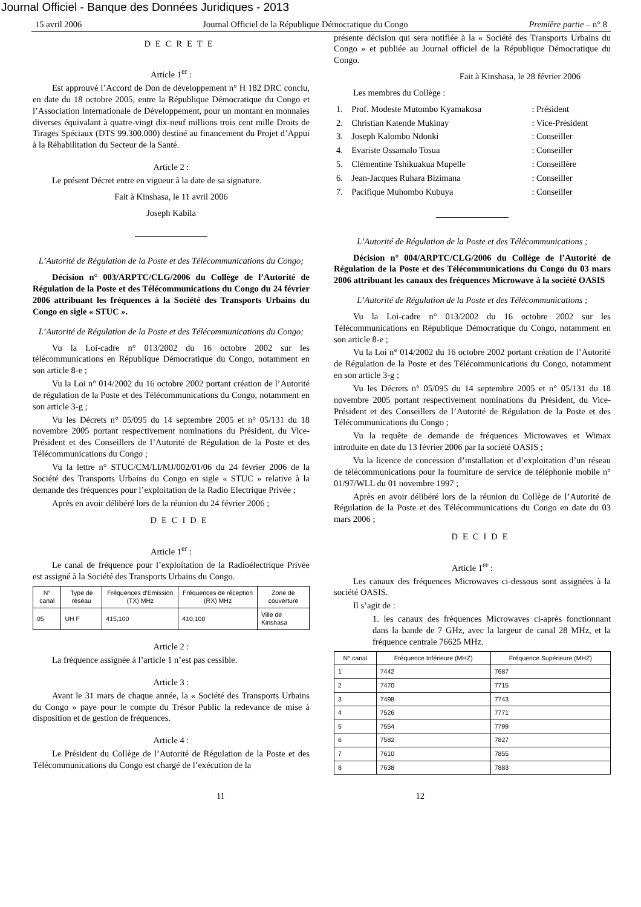Journal Officiel - Banque des Données Juridiques - 2013
15 avril 2006 Journal Officiel de la République Démocratique du Congo Première partie – n° 8
DECRETE
Article 1<sup>er</sup> :
Est approuvé l’Accord de Don de développement n° H 182 DRC conclu, en date du 18 octobre 2005, entre la République Démocratique du Congo et l’Association Internationale de Développement, pour un montant en monnaies diverses équivalant à quatre-vingt dix-neuf millions trois cent mille Droits de Tirages Spéciaux (DTS 99.300.000) destiné au financement du Projet d’Appui à la Réhabilitation du Secteur de la Santé.
Article 2 :
Le présent Décret entre en vigueur à la date de sa signature.
Fait à Kinshasa, le 11 avril 2006
Joseph Kabila
L’Autorité de Régulation de la Poste et des Télécommunications du Congo;
Décision n° 003/ARPTC/CLG/2006 du Collège de l’Autorité de Régulation de la Poste et des Télécommunications du Congo du 24 février 2006 attribuant les fréquences à la Société des Transports Urbains du Congo en sigle « STUC ».
L’Autorité de Régulation de la Poste et des Télécommunications du Congo;
Vu la Loi-cadre n° 013/2002 du 16 octobre 2002 sur les télécommunications en République Démocratique du Congo, notamment en son article 8-e ;
Vu la Loi n° 014/2002 du 16 octobre 2002 portant création de l’Autorité de régulation de la Poste et des Télécommunications du Congo, notamment en son article 3-g ;
Vu les Décrets n° 05/095 du 14 septembre 2005 et n° 05/131 du 18 novembre 2005 portant respectivement nominations du Président, du Vice-Président et des Conseillers de l’Autorité de Régulation de la Poste et des Télécommunications du Congo ;
Vu la lettre n° STUC/CM/LI/MJ/002/01/06 du 24 février 2006 de la Société des Transports Urbains du Congo en sigle « STUC » relative à la demande des fréquences pour l’exploitation de la Radio Electrique Privée ;
Après en avoir délibéré lors de la réunion du 24 février 2006 ;
DECIDE
Article 1<sup>er</sup> :
Le canal de fréquence pour l’exploitation de la Radioélectrique Privée est assigné à la Société des Transports Urbains du Congo.
| N° canal | Type de réseau | Fréquences d’Emission (TX) MHz | Fréquences de réception (RX) MHz | Zone de couverture |
| --- | --- | --- | --- | --- |
| 05 | UH F | 415,100 | 410,100 | Ville de Kinshasa |
Article 2 :
La fréquence assignée à l’article 1 n’est pas cessible.
Article 3 :
Avant le 31 mars de chaque année, la « Société des Transports Urbains du Congo » paye pour le compte du Trésor Public la redevance de mise à disposition et de gestion de fréquences.
Article 4 :
Le Président du Collège de l’Autorité de Régulation de la Poste et des Télécommunications du Congo est chargé de l’exécution de la
présente décision qui sera notifiée à la « Société des Transports Urbains du Congo » et publiée au Journal officiel de la République Démocratique du Congo.
Fait à Kinshasa, le 28 février 2006
Les membres du Collège :
| 1. | Prof. Modeste Mutombo Kyamakosa | : Président |
| 2. | Christian Katende Mukinay | : Vice-Président |
| 3. | Joseph Kalombo Ndonki | : Conseiller |
| 4. | Evariste Ossamalo Tosua | : Conseiller |
| 5. | Clémentine Tshikuakua Mupelle | : Conseillère |
| 6. | Jean-Jacques Ruhara Bizimana | : Conseiller |
| 7. | Pacifique Muhombo Kubuya | : Conseiller |
L’Autorité de Régulation de la Poste et des Télécommunications ;
Décision n° 004/ARPTC/CLG/2006 du Collège de l’Autorité de Régulation de la Poste et des Télécommunications du Congo du 03 mars 2006 attribuant les canaux des fréquences Microwave à la société OASIS
L’Autorité de Régulation de la Poste et des Télécommunications ;
Vu la Loi-cadre n° 013/2002 du 16 octobre 2002 sur les Télécommunications en République Démocratique du Congo, notamment en son article 8-e ;
Vu la Loi n° 014/2002 du 16 octobre 2002 portant création de l’Autorité de Régulation de la Poste et des Télécommunications du Congo, notamment en son article 3-g ;
Vu les Décrets n° 05/095 du 14 septembre 2005 et n° 05/131 du 18 novembre 2005 portant respectivement nominations du Président, du Vice-Président et des Conseillers de l’Autorité de Régulation de la Poste et des Télécommunications du Congo ;
Vu la requête de demande de fréquences Microwaves et Wimax introduite en date du 13 février 2006 par la société OASIS ;
Vu la licence de concession d’installation et d’exploitation d’un réseau de télécommunications pour la fourniture de service de téléphonie mobile n° 01/97/WLL du 01 novembre 1997 ;
Après en avoir délibéré lors de la réunion du Collège de l’Autorité de Régulation de la Poste et des Télécommunications du Congo en date du 03 mars 2006 ;
DECIDE
Article 1<sup>er</sup> :
Les canaux des fréquences Microwaves ci-dessous sont assignées à la société OASIS.
Il s’agit de :
1. les canaux des fréquences Microwaves ci-après fonctionnant dans la bande de 7 GHz, avec la largeur de canal 28 MHz, et la fréquence centrale 76625 MHz.
| N° canal | Fréquence Inférieure (MHZ) | Fréquence Supérieure (MHZ) |
| --- | --- | --- |
| 1 | 7442 | 7687 |
| 2 | 7470 | 7715 |
| 3 | 7498 | 7743 |
| 4 | 7526 | 7771 |
| 5 | 7554 | 7799 |
| 6 | 7582 | 7827 |
| 7 | 7610 | 7855 |
| 8 | 7638 | 7883 |
11 12